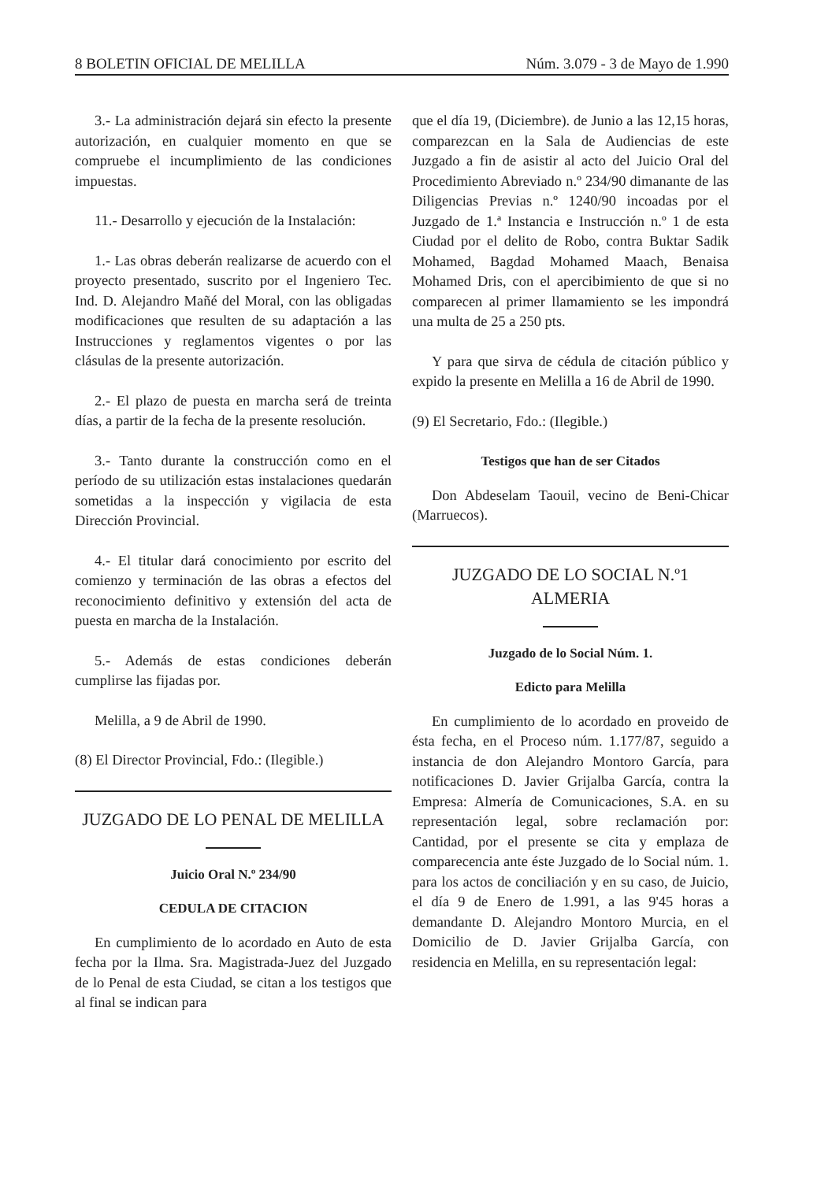8 BOLETIN OFICIAL DE MELILLA Núm. 3.079 - 3 de Mayo de 1.990
3.- La administración dejará sin efecto la presente autorización, en cualquier momento en que se compruebe el incumplimiento de las condiciones impuestas.
11.- Desarrollo y ejecución de la Instalación:
1.- Las obras deberán realizarse de acuerdo con el proyecto presentado, suscrito por el Ingeniero Tec. Ind. D. Alejandro Mañé del Moral, con las obligadas modificaciones que resulten de su adaptación a las Instrucciones y reglamentos vigentes o por las clásulas de la presente autorización.
2.- El plazo de puesta en marcha será de treinta días, a partir de la fecha de la presente resolución.
3.- Tanto durante la construcción como en el período de su utilización estas instalaciones quedarán sometidas a la inspección y vigilacia de esta Dirección Provincial.
4.- El titular dará conocimiento por escrito del comienzo y terminación de las obras a efectos del reconocimiento definitivo y extensión del acta de puesta en marcha de la Instalación.
5.- Además de estas condiciones deberán cumplirse las fijadas por.
Melilla, a 9 de Abril de 1990.
(8) El Director Provincial, Fdo.: (Ilegible.)
JUZGADO DE LO PENAL DE MELILLA
Juicio Oral N.º 234/90
CEDULA DE CITACION
En cumplimiento de lo acordado en Auto de esta fecha por la Ilma. Sra. Magistrada-Juez del Juzgado de lo Penal de esta Ciudad, se citan a los testigos que al final se indican para
que el día 19, (Diciembre). de Junio a las 12,15 horas, comparezcan en la Sala de Audiencias de este Juzgado a fin de asistir al acto del Juicio Oral del Procedimiento Abreviado n.º 234/90 dimanante de las Diligencias Previas n.º 1240/90 incoadas por el Juzgado de 1.ª Instancia e Instrucción n.º 1 de esta Ciudad por el delito de Robo, contra Buktar Sadik Mohamed, Bagdad Mohamed Maach, Benaisa Mohamed Dris, con el apercibimiento de que si no comparecen al primer llamamiento se les impondrá una multa de 25 a 250 pts.
Y para que sirva de cédula de citación público y expido la presente en Melilla a 16 de Abril de 1990.
(9) El Secretario, Fdo.: (Ilegible.)
Testigos que han de ser Citados
Don Abdeselam Taouil, vecino de Beni-Chicar (Marruecos).
JUZGADO DE LO SOCIAL N.º1
ALMERIA
Juzgado de lo Social Núm. 1.
Edicto para Melilla
En cumplimiento de lo acordado en proveido de ésta fecha, en el Proceso núm. 1.177/87, seguido a instancia de don Alejandro Montoro García, para notificaciones D. Javier Grijalba García, contra la Empresa: Almería de Comunicaciones, S.A. en su representación legal, sobre reclamación por: Cantidad, por el presente se cita y emplaza de comparecencia ante éste Juzgado de lo Social núm. 1. para los actos de conciliación y en su caso, de Juicio, el día 9 de Enero de 1.991, a las 9'45 horas a demandante D. Alejandro Montoro Murcia, en el Domicilio de D. Javier Grijalba García, con residencia en Melilla, en su representación legal: